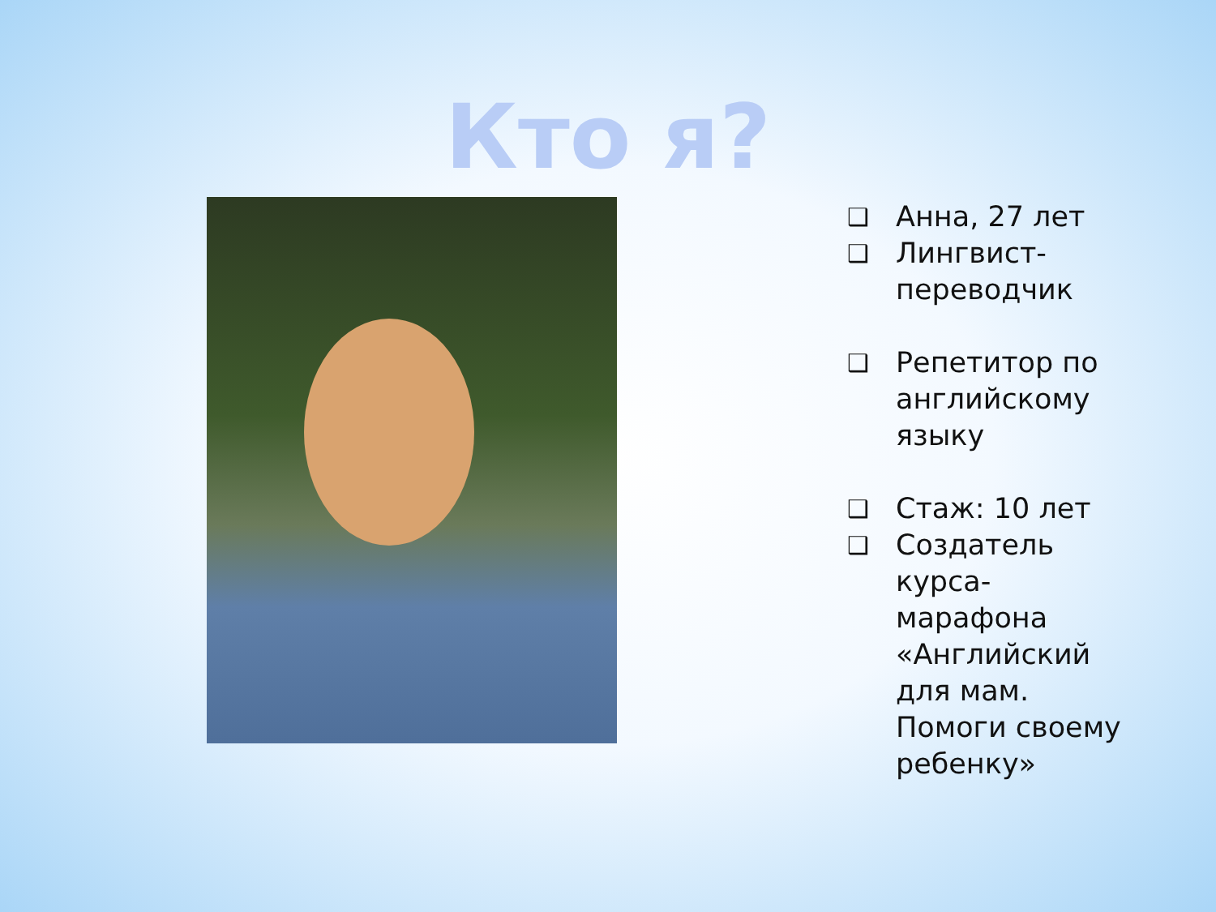Кто я?
❑ Анна, 27 лет
❑ Лингвист-
переводчик
❑ Репетитор по
английскому
языку
❑ Стаж: 10 лет
❑ Создатель
курса-
марафона
«Английский
для мам.
Помоги своему
ребенку»